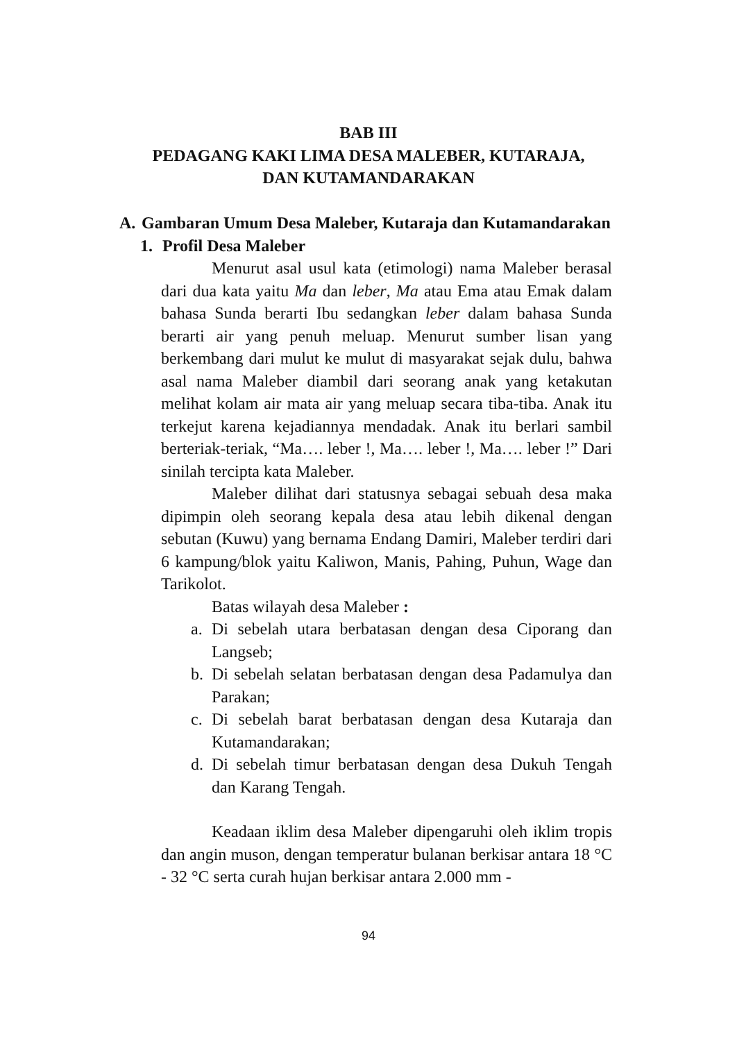BAB III
PEDAGANG KAKI LIMA DESA MALEBER, KUTARAJA,
DAN KUTAMANDARAKAN
A. Gambaran Umum Desa Maleber, Kutaraja dan Kutamandarakan
1. Profil Desa Maleber
Menurut asal usul kata (etimologi) nama Maleber berasal dari dua kata yaitu Ma dan leber, Ma atau Ema atau Emak dalam bahasa Sunda berarti Ibu sedangkan leber dalam bahasa Sunda berarti air yang penuh meluap. Menurut sumber lisan yang berkembang dari mulut ke mulut di masyarakat sejak dulu, bahwa asal nama Maleber diambil dari seorang anak yang ketakutan melihat kolam air mata air yang meluap secara tiba-tiba. Anak itu terkejut karena kejadiannya mendadak. Anak itu berlari sambil berteriak-teriak, “Ma…. leber !, Ma…. leber !, Ma…. leber !” Dari sinilah tercipta kata Maleber.
Maleber dilihat dari statusnya sebagai sebuah desa maka dipimpin oleh seorang kepala desa atau lebih dikenal dengan sebutan (Kuwu) yang bernama Endang Damiri, Maleber terdiri dari 6 kampung/blok yaitu Kaliwon, Manis, Pahing, Puhun, Wage dan Tarikolot.
Batas wilayah desa Maleber :
a. Di sebelah utara berbatasan dengan desa Ciporang dan Langseb;
b. Di sebelah selatan berbatasan dengan desa Padamulya dan Parakan;
c. Di sebelah barat berbatasan dengan desa Kutaraja dan Kutamandarakan;
d. Di sebelah timur berbatasan dengan desa Dukuh Tengah dan Karang Tengah.
Keadaan iklim desa Maleber dipengaruhi oleh iklim tropis dan angin muson, dengan temperatur bulanan berkisar antara 18 °C - 32 °C serta curah hujan berkisar antara 2.000 mm -
94